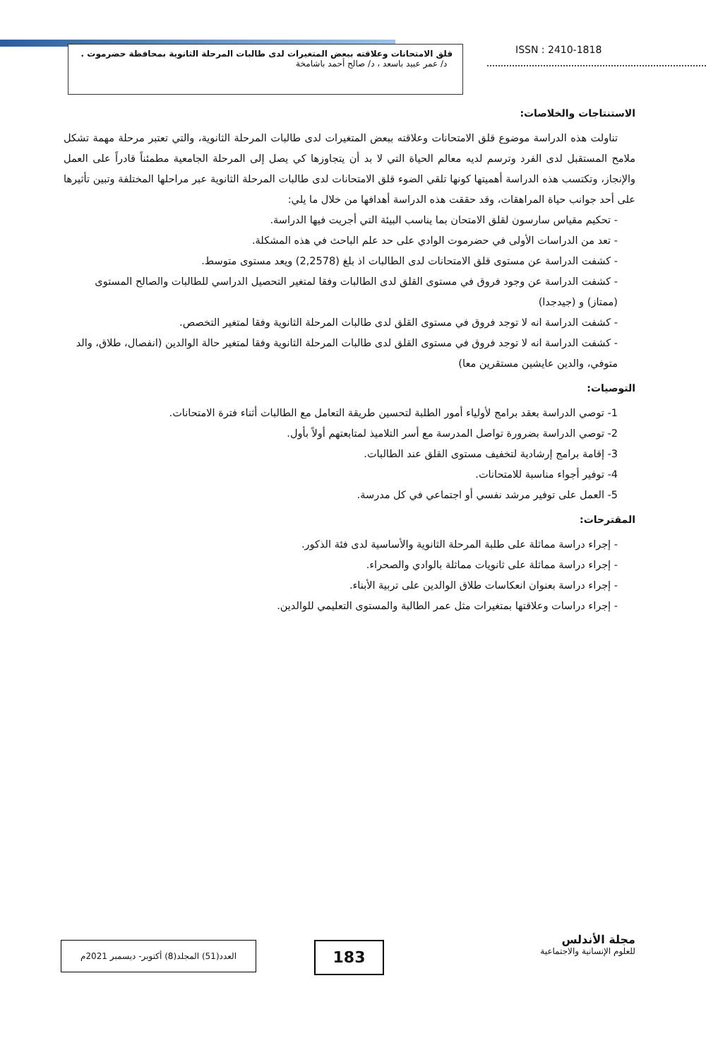قلق الامتحانات وعلاقته ببعض المتغيرات لدى طالبات المرحلة الثانوية بمحافظة حضرموت . د/ عمر عبيد باسعد ، د/ صالح أحمد باشامخة
ISSN : 2410-1818
الاستنتاجات والخلاصات:
تناولت هذه الدراسة موضوع قلق الامتحانات وعلاقته ببعض المتغيرات لدى طالبات المرحلة الثانوية، والتي تعتبر مرحلة مهمة تشكل ملامح المستقبل لدى الفرد وترسم لديه معالم الحياة التي لا بد أن يتجاوزها كي يصل إلى المرحلة الجامعية مطمئناً قادراً على العمل والإنجاز، وتكتسب هذه الدراسة أهميتها كونها تلقي الضوء قلق الامتحانات لدى طالبات المرحلة الثانوية عبر مراحلها المختلفة وتبين تأثيرها على أحد جوانب حياة المراهقات، وقد حققت هذه الدراسة أهدافها من خلال ما يلي:
- تحكيم مقياس سارسون لقلق الامتحان بما يناسب البيئة التي أجريت فيها الدراسة.
- تعد من الدراسات الأولى في حضرموت الوادي على حد علم الباحث في هذه المشكلة.
- كشفت الدراسة عن مستوى قلق الامتحانات لدى الطالبات اذ بلغ (2,2578) ويعد مستوى متوسط.
- كشفت الدراسة عن وجود فروق في مستوى القلق لدى الطالبات وفقا لمتغير التحصيل الدراسي للطالبات والصالح المستوى (ممتاز) و (جيدجدا)
- كشفت الدراسة انه لا توجد فروق في مستوى القلق لدى طالبات المرحلة الثانوية وفقا لمتغير التخصص.
- كشفت الدراسة انه لا توجد فروق في مستوى القلق لدى طالبات المرحلة الثانوية وفقا لمتغير حالة الوالدين (انفصال، طلاق، والد متوفي، والدين عايشين مستقرين معا)
التوصيات:
1- توصي الدراسة بعقد برامج لأولياء أمور الطلبة لتحسين طريقة التعامل مع الطالبات أثناء فترة الامتحانات.
2- توصي الدراسة بضرورة تواصل المدرسة مع أسر التلاميذ لمتابعتهم أولاً بأول.
3- إقامة برامج إرشادية لتخفيف مستوى القلق عند الطالبات.
4- توفير أجواء مناسبة للامتحانات.
5- العمل على توفير مرشد نفسي أو اجتماعي في كل مدرسة.
المقترحات:
- إجراء دراسة مماثلة على طلبة المرحلة الثانوية والأساسية لدى فئة الذكور.
- إجراء دراسة مماثلة على ثانويات مماثلة بالوادي والصحراء.
- إجراء دراسة بعنوان انعكاسات طلاق الوالدين على تربية الأبناء.
- إجراء دراسات وعلاقتها بمتغيرات مثل عمر الطالبة والمستوى التعليمي للوالدين.
مجلة الأندلس
للعلوم الإنسانية والاجتماعية
183
العدد(51) المجلد(8) أكتوبر- ديسمبر 2021م